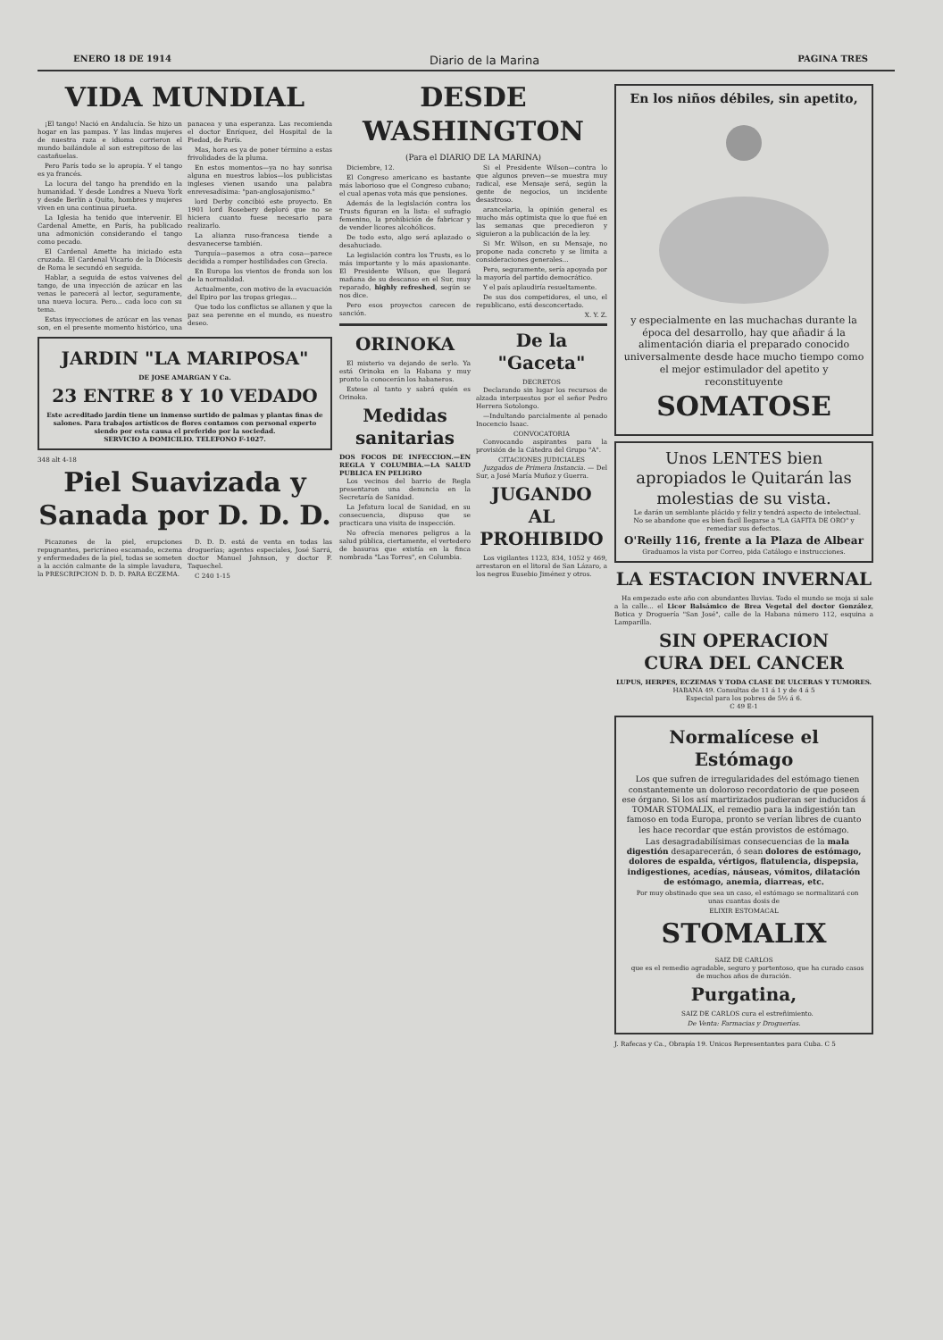ENERO 18 DE 1914 Diario de la Marina PAGINA TRES
VIDA MUNDIAL
¡El tango! Nació en Andalucía. Se hizo un hogar en las pampas. Y las lindas mujeres de nuestra raza e idioma corrieron el mundo bailándole al son estrepitoso de las castañuelas.
Pero París todo se lo apropia. Y el tango es ya francés.
La locura del tango ha prendido en la humanidad. Y desde Londres a Nueva York y desde Berlín a Quito, hombres y mujeres viven en una continua pirueta.
La Iglesia ha tenido que intervenir. El Cardenal Amette, en París, ha publicado una admonición considerando el tango como pecado.
El Cardenal Amette ha iniciado esta cruzada. El Cardenal Vicario de la Diócesis de Roma le secundó en seguida.
Hablar, a seguida de estos vaivenes del tango, de una inyección de azúcar en las venas le parecerá al lector, seguramente, una nueva locura. Pero... cada loco con su tema.
Estas inyecciones de azúcar en las venas son, en el presente momento histórico, una panacea y una esperanza. Las recomienda el doctor Enríquez, del Hospital de la Piedad, de París.
Mas, hora es ya de poner término a estas frivolidades de la pluma.
En estos momentos—ya no hay sonrisa alguna en nuestros labios—los publicistas ingleses vienen usando una palabra enrevesadísima: "pan-anglosajonismo."
lord Derby concibió este proyecto. En 1901 lord Rosebery deploró que no se hiciera cuanto fuese necesario para realizarlo.
La alianza ruso-francesa tiende a desvanecerse también.
Turquía—pasemos a otra cosa—parece decidida a romper hostilidades con Grecia.
En Europa los vientos de fronda son los de la normalidad.
Actualmente, con motivo de la evacuación del Epiro por las tropas griegas...
Que todo los conflictos se allanen y que la paz sea perenne en el mundo, es nuestro deseo.
JARDIN "LA MARIPOSA"
DE JOSE AMARGAN Y Ca.
23 ENTRE 8 Y 10 VEDADO
Este acreditado jardín tiene un inmenso surtido de palmas y plantas finas de salones. Para trabajos artísticos de flores contamos con personal experto siendo por esta causa el preferido por la sociedad.
SERVICIO A DOMICILIO. TELEFONO F-1027.
348 alt 4-18
Piel Suavizada y Sanada por D. D. D.
Picazones de la piel, erupciones repugnantes, pericráneo escamado, eczema y enfermedades de la piel, todas se someten a la acción calmante de la simple lavadura, la PRESCRIPCION D. D. D. PARA ECZEMA.
D. D. D. está de venta en todas las droguerías; agentes especiales, José Sarrá, doctor Manuel Johnson, y doctor F. Taquechel.
C 240 1-15
DESDE WASHINGTON
(Para el DIARIO DE LA MARINA)
Diciembre, 12.
El Congreso americano es bastante más laborioso que el Congreso cubano; el cual apenas vota más que pensiones.
Además de la legislación contra los Trusts figuran en la lista: el sufragio femenino, la prohibición de fabricar y de vender licores alcohólicos.
De todo esto, algo será aplazado o desahuciado.
La legislación contra los Trusts, es lo más importante y lo más apasionante. El Presidente Wilson, que llegará mañana de su descanso en el Sur, muy reparado, highly refreshed, según se nos dice.
Pero esos proyectos carecen de sanción.
Si el Presidente Wilson—contra lo que algunos preven—se muestra muy radical, ese Mensaje será, según la gente de negocios, un incidente desastroso.
arancelaria, la opinión general es mucho más optimista que lo que fué en las semanas que precedieron y siguieron a la publicación de la ley.
Si Mr. Wilson, en su Mensaje, no propone nada concreto y se limita a consideraciones generales...
Pero, seguramente, sería apoyada por la mayoría del partido democrático.
Y el país aplaudiría resueltamente.
De sus dos competidores, el uno, el republicano, está desconcertado.
X. Y. Z.
ORINOKA
El misterio va dejando de serlo. Ya está Orinoka en la Habana y muy pronto la conocerán los habaneros.
Estese al tanto y sabrá quién es Orinoka.
Medidas sanitarias
DOS FOCOS DE INFECCION.—EN REGLA Y COLUMBIA.—LA SALUD PUBLICA EN PELIGRO
Los vecinos del barrio de Regla presentaron una denuncia en la Secretaría de Sanidad.
La Jefatura local de Sanidad, en su consecuencia, dispuso que se practicara una visita de inspección.
No ofrecía menores peligros a la salud pública, ciertamente, el vertedero de basuras que existía en la finca nombrada "Las Torres", en Columbia.
De la "Gaceta"
DECRETOS
Declarando sin lugar los recursos de alzada interpuestos por el señor Pedro Herrera Sotolongo.
—Indultando parcialmente al penado Inocencio Isaac.
CONVOCATORIA
Convocando aspirantes para la provisión de la Cátedra del Grupo "A".
CITACIONES JUDICIALES
Juzgados de Primera Instancia. — Del Sur, a José María Muñoz y Guerra.
JUGANDO AL PROHIBIDO
Los vigilantes 1123, 834, 1052 y 469, arrestaron en el litoral de San Lázaro, a los negros Eusebio Jiménez y otros.
En los niños débiles, sin apetito,
y especialmente en las muchachas durante la época del desarrollo, hay que añadir á la alimentación diaria el preparado conocido universalmente desde hace mucho tiempo como el mejor estimulador del apetito y reconstituyente
SOMATOSE
Unos LENTES bien apropiados le Quitarán las molestias de su vista.
Le darán un semblante plácido y feliz y tendrá aspecto de intelectual. No se abandone que es bien facil llegarse a "LA GAFITA DE ORO" y remediar sus defectos.
O'Reilly 116, frente a la Plaza de Albear
Graduamos la vista por Correo, pida Catálogo e instrucciones.
LA ESTACION INVERNAL
Ha empezado este año con abundantes lluvias. Todo el mundo se moja si sale a la calle... el Licor Balsámico de Brea Vegetal del doctor González, Botica y Droguería "San José", calle de la Habana número 112, esquina a Lamparilla.
SIN OPERACION
CURA DEL CANCER
LUPUS, HERPES, ECZEMAS Y TODA CLASE DE ULCERAS Y TUMORES.
HABANA 49. Consultas de 11 á 1 y de 4 á 5
Especial para los pobres de 5½ á 6.
C 49 E-1
Normalícese el Estómago
Los que sufren de irregularidades del estómago tienen constantemente un doloroso recordatorio de que poseen ese órgano. Si los así martirizados pudieran ser inducidos á TOMAR STOMALIX, el remedio para la indigestión tan famoso en toda Europa, pronto se verían libres de cuanto les hace recordar que están provistos de estómago.
Las desagradabilísimas consecuencias de la mala digestión desaparecerán, ó sean dolores de estómago, dolores de espalda, vértigos, flatulencia, dispepsia, indigestiones, acedías, náuseas, vómitos, dilatación de estómago, anemia, diarreas, etc.
Por muy obstinado que sea un caso, el estómago se normalizará con unas cuantas dosis de
ELIXIR ESTOMACAL
STOMALIX
SAIZ DE CARLOS
que es el remedio agradable, seguro y portentoso, que ha curado casos de muchos años de duración.
Purgatina,
SAIZ DE CARLOS cura el estreñimiento.
De Venta: Farmacias y Droguerías.
J. Rafecas y Ca., Obrapía 19. Unicos Representantes para Cuba. C 5